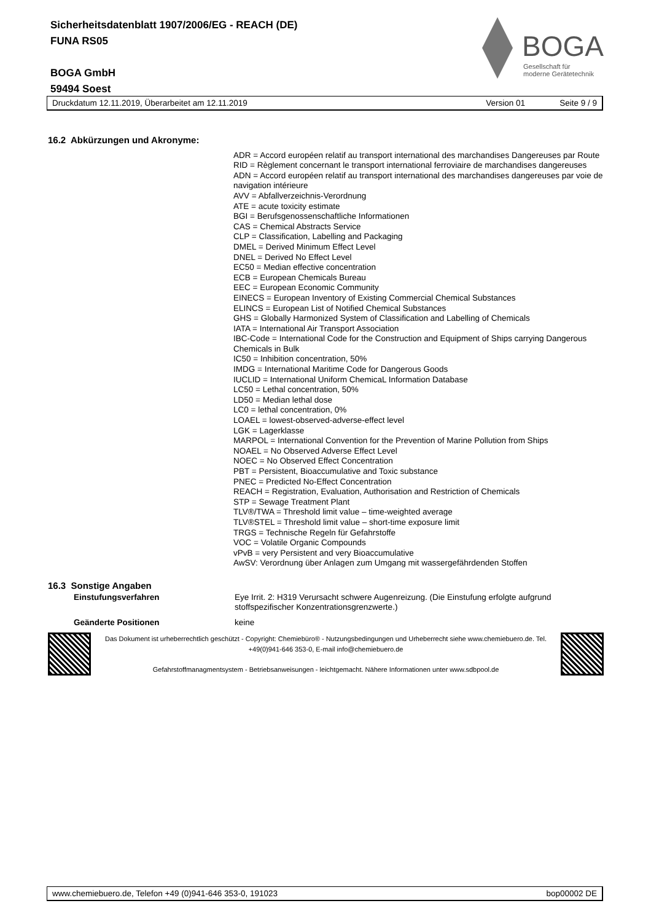Sicherheitsdatenblatt 1907/2006/EG - REACH (DE)
FUNA RS05
BOGA GmbH
59494 Soest
BOGA
Gesellschaft für
moderne Gerätetechnik
Druckdatum 12.11.2019, Überarbeitet am 12.11.2019 Version 01 Seite 9 / 9
16.2 Abkürzungen und Akronyme:
ADR = Accord européen relatif au transport international des marchandises Dangereuses par Route
RID = Règlement concernant le transport international ferroviaire de marchandises dangereuses
ADN = Accord européen relatif au transport international des marchandises dangereuses par voie de navigation intérieure
AVV = Abfallverzeichnis-Verordnung
ATE = acute toxicity estimate
BGI = Berufsgenossenschaftliche Informationen
CAS = Chemical Abstracts Service
CLP = Classification, Labelling and Packaging
DMEL = Derived Minimum Effect Level
DNEL = Derived No Effect Level
EC50 = Median effective concentration
ECB = European Chemicals Bureau
EEC = European Economic Community
EINECS = European Inventory of Existing Commercial Chemical Substances
ELINCS = European List of Notified Chemical Substances
GHS = Globally Harmonized System of Classification and Labelling of Chemicals
IATA = International Air Transport Association
IBC-Code = International Code for the Construction and Equipment of Ships carrying Dangerous Chemicals in Bulk
IC50 = Inhibition concentration, 50%
IMDG = International Maritime Code for Dangerous Goods
IUCLID = International Uniform ChemicaL Information Database
LC50 = Lethal concentration, 50%
LD50 = Median lethal dose
LC0 = lethal concentration, 0%
LOAEL = lowest-observed-adverse-effect level
LGK = Lagerklasse
MARPOL = International Convention for the Prevention of Marine Pollution from Ships
NOAEL = No Observed Adverse Effect Level
NOEC = No Observed Effect Concentration
PBT = Persistent, Bioaccumulative and Toxic substance
PNEC = Predicted No-Effect Concentration
REACH = Registration, Evaluation, Authorisation and Restriction of Chemicals
STP = Sewage Treatment Plant
TLV®/TWA = Threshold limit value – time-weighted average
TLV®STEL = Threshold limit value – short-time exposure limit
TRGS = Technische Regeln für Gefahrstoffe
VOC = Volatile Organic Compounds
vPvB = very Persistent and very Bioaccumulative
AwSV: Verordnung über Anlagen zum Umgang mit wassergefährdenden Stoffen
16.3 Sonstige Angaben
Einstufungsverfahren Eye Irrit. 2: H319 Verursacht schwere Augenreizung. (Die Einstufung erfolgte aufgrund stoffspezifischer Konzentrationsgrenzwerte.)
Geänderte Positionen keine
Das Dokument ist urheberrechtlich geschützt - Copyright: Chemiebüro® - Nutzungsbedingungen und Urheberrecht siehe www.chemiebuero.de. Tel. +49(0)941-646 353-0, E-mail info@chemiebuero.de
Gefahrstoffmanagmentsystem - Betriebsanweisungen - leichtgemacht. Nähere Informationen unter www.sdbpool.de
www.chemiebuero.de, Telefon +49 (0)941-646 353-0, 191023 bop00002 DE